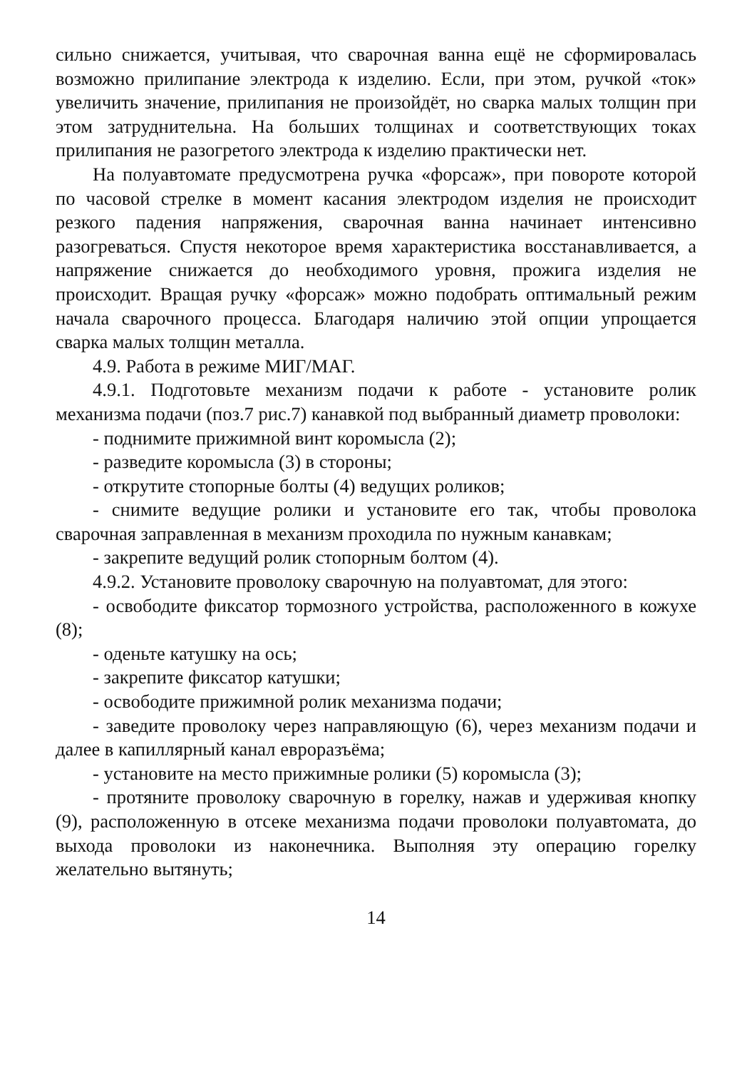сильно снижается, учитывая, что сварочная ванна ещё не сформировалась возможно прилипание электрода к изделию. Если, при этом, ручкой «ток» увеличить значение, прилипания не произойдёт, но сварка малых толщин при этом затруднительна. На больших толщинах и соответствующих токах прилипания не разогретого электрода к изделию практически нет.
На полуавтомате предусмотрена ручка «форсаж», при повороте которой по часовой стрелке в момент касания электродом изделия не происходит резкого падения напряжения, сварочная ванна начинает интенсивно разогреваться. Спустя некоторое время характеристика восстанавливается, а напряжение снижается до необходимого уровня, прожига изделия не происходит. Вращая ручку «форсаж» можно подобрать оптимальный режим начала сварочного процесса. Благодаря наличию этой опции упрощается сварка малых толщин металла.
4.9. Работа в режиме МИГ/МАГ.
4.9.1. Подготовьте механизм подачи к работе - установите ролик механизма подачи (поз.7 рис.7) канавкой под выбранный диаметр проволоки:
- поднимите прижимной винт коромысла (2);
- разведите коромысла (3) в стороны;
- открутите стопорные болты (4) ведущих роликов;
- снимите ведущие ролики и установите его так, чтобы проволока сварочная заправленная в механизм проходила по нужным канавкам;
- закрепите ведущий ролик стопорным болтом (4).
4.9.2. Установите проволоку сварочную на полуавтомат, для этого:
- освободите фиксатор тормозного устройства, расположенного в кожухе (8);
- оденьте катушку на ось;
- закрепите фиксатор катушки;
- освободите прижимной ролик механизма подачи;
- заведите проволоку через направляющую (6), через механизм подачи и далее в капиллярный канал евроразъёма;
- установите на место прижимные ролики (5) коромысла (3);
- протяните проволоку сварочную в горелку, нажав и удерживая кнопку (9), расположенную в отсеке механизма подачи проволоки полуавтомата, до выхода проволоки из наконечника. Выполняя эту операцию горелку желательно вытянуть;
14